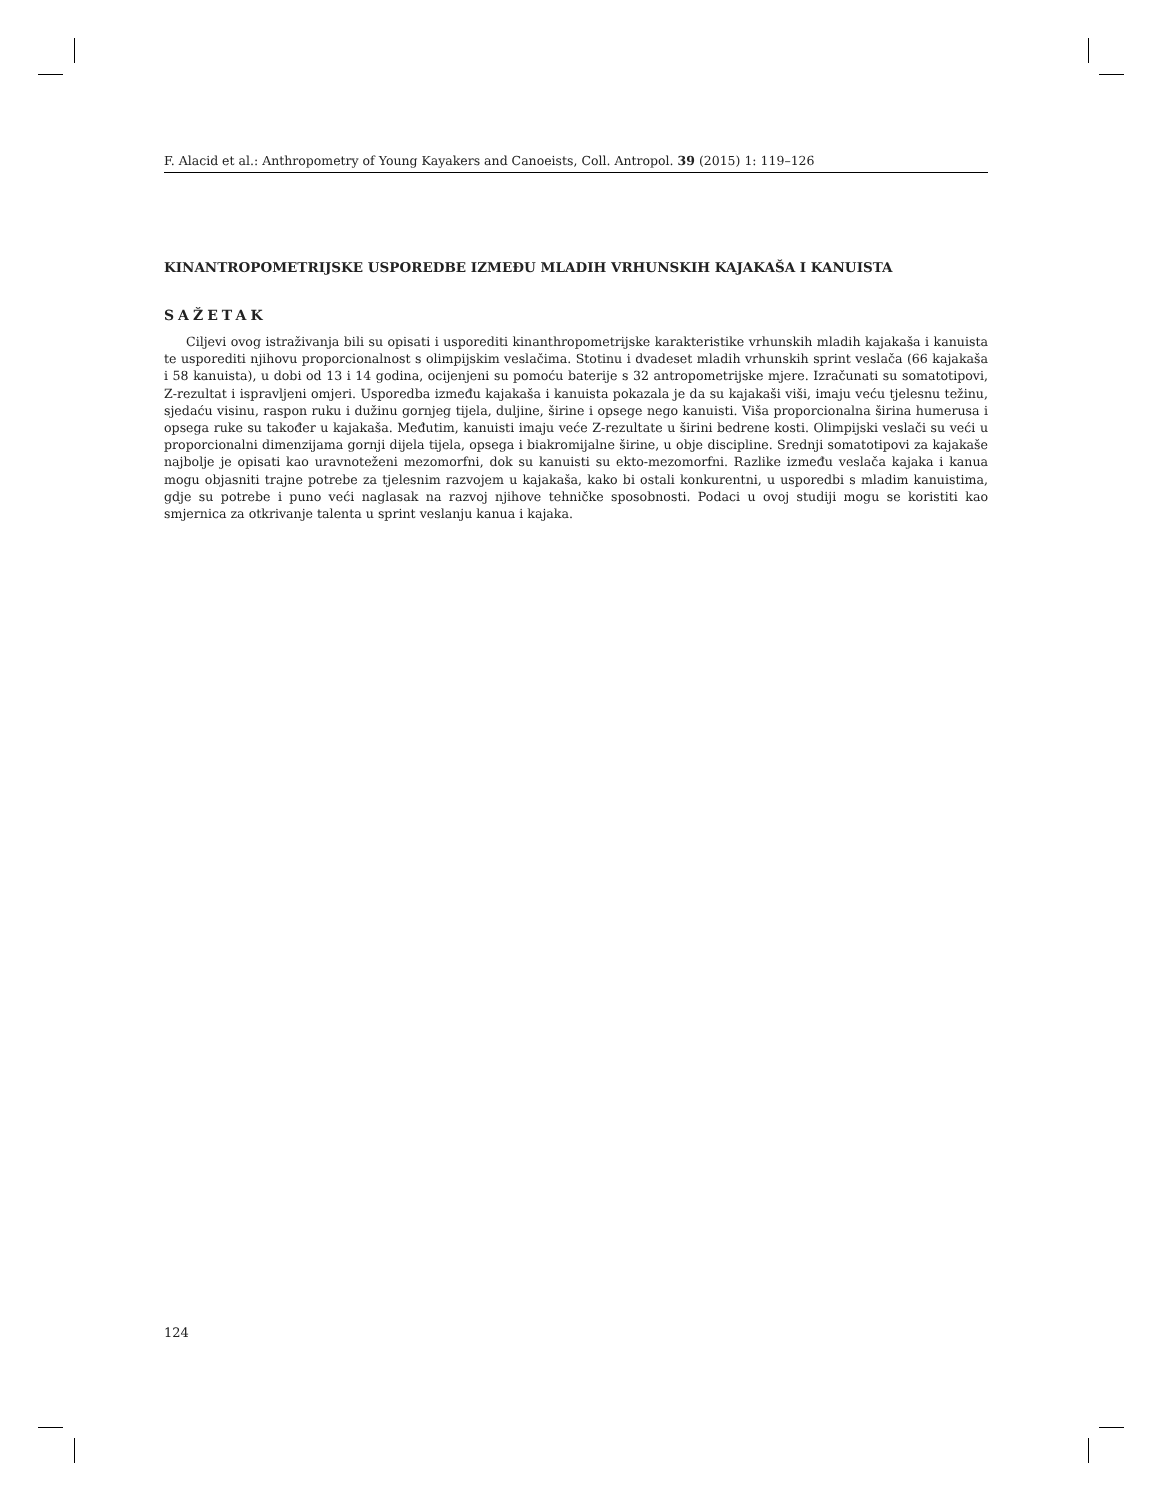F. Alacid et al.: Anthropometry of Young Kayakers and Canoeists, Coll. Antropol. 39 (2015) 1: 119–126
KINANTROPOMETRIJSKE USPOREDBE IZMEĐU MLADIH VRHUNSKIH KAJAKAŠA I KANUISTA
SAŽETAK
Ciljevi ovog istraživanja bili su opisati i usporediti kinanthropometrijske karakteristike vrhunskih mladih kajakaša i kanuista te usporediti njihovu proporcionalnost s olimpijskim veslačima. Stotinu i dvadeset mladih vrhunskih sprint veslača (66 kajakaša i 58 kanuista), u dobi od 13 i 14 godina, ocijenjeni su pomoću baterije s 32 antropometrijske mjere. Izračunati su somatotipovi, Z-rezultat i ispravljeni omjeri. Usporedba između kajakaša i kanuista pokazala je da su kajakaši viši, imaju veću tjelesnu težinu, sjedaću visinu, raspon ruku i dužinu gornjeg tijela, duljine, širine i opsege nego kanuisti. Viša proporcionalna širina humerusa i opsega ruke su također u kajakaša. Međutim, kanuisti imaju veće Z-rezultate u širini bedrene kosti. Olimpijski veslači su veći u proporcionalni dimenzijama gornji dijela tijela, opsega i biakromijalne širine, u obje discipline. Srednji somatotipovi za kajakaše najbolje je opisati kao uravnoteženi mezomorfni, dok su kanuisti su ekto-mezomorfni. Razlike između veslača kajaka i kanua mogu objasniti trajne potrebe za tjelesnim razvojem u kajakaša, kako bi ostali konkurentni, u usporedbi s mladim kanuistima, gdje su potrebe i puno veći naglasak na razvoj njihove tehničke sposobnosti. Podaci u ovoj studiji mogu se koristiti kao smjernica za otkrivanje talenta u sprint veslanju kanua i kajaka.
124